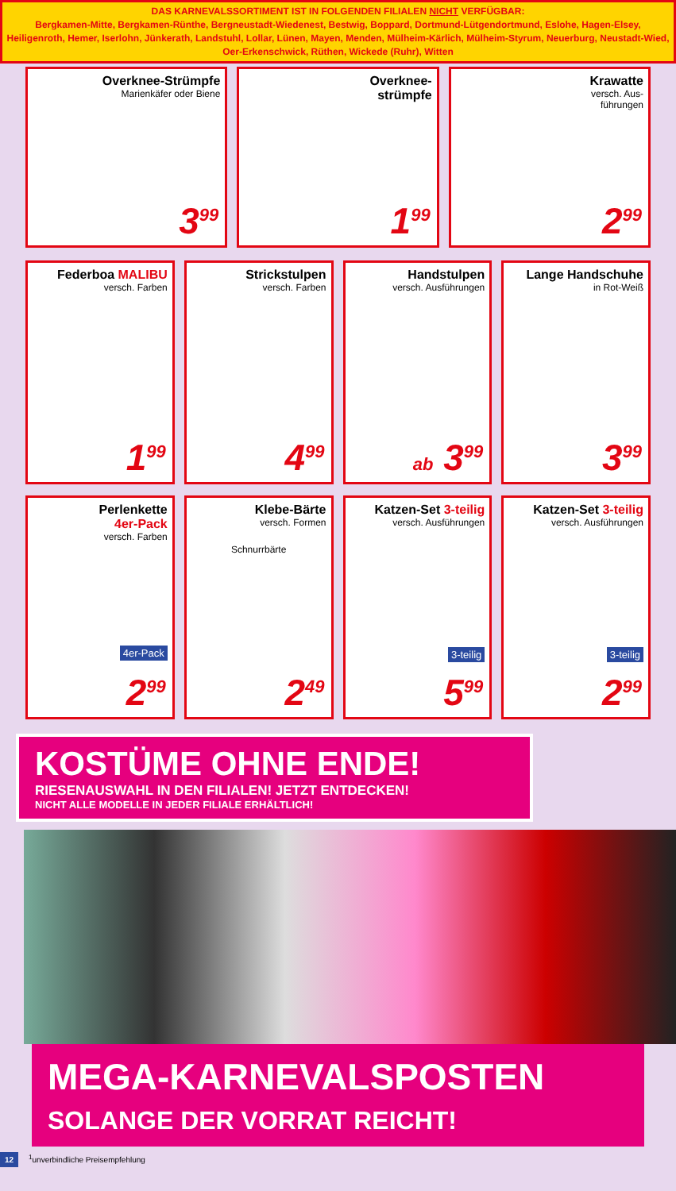DAS KARNEVALSSORTIMENT IST IN FOLGENDEN FILIALEN NICHT VERFÜGBAR:
Bergkamen-Mitte, Bergkamen-Rünthe, Bergneustadt-Wiedenest, Bestwig, Boppard, Dortmund-Lütgendortmund, Eslohe, Hagen-Elsey, Heiligenroth, Hemer, Iserlohn, Jünkerath, Landstuhl, Lollar, Lünen, Mayen, Menden, Mülheim-Kärlich, Mülheim-Styrum, Neuerburg, Neustadt-Wied, Oer-Erkenschwick, Rüthen, Wickede (Ruhr), Witten
Overknee-Strümpfe
Marienkäfer oder Biene
3<sup>99</sup>
Overknee-
strümpfe
1<sup>99</sup>
Krawatte
versch. Aus-
führungen
2<sup>99</sup>
Federboa MALIBU
versch. Farben
1<sup>99</sup>
Strickstulpen
versch. Farben
4<sup>99</sup>
Handstulpen
versch. Ausführungen
ab 3<sup>99</sup>
Lange Handschuhe
in Rot-Weiß
3<sup>99</sup>
Perlenkette
4er-Pack
versch. Farben
4er-Pack
2<sup>99</sup>
Klebe-Bärte
versch. Formen
Schnurrbärte
2<sup>49</sup>
Katzen-Set 3-teilig
versch. Ausführungen
3-teilig
5<sup>99</sup>
Katzen-Set 3-teilig
versch. Ausführungen
3-teilig
2<sup>99</sup>
KOSTÜME OHNE ENDE!
RIESENAUSWAHL IN DEN FILIALEN! JETZT ENTDECKEN!
NICHT ALLE MODELLE IN JEDER FILIALE ERHÄLTLICH!
MEGA-KARNEVALSPOSTEN
SOLANGE DER VORRAT REICHT!
12 <sup>1</sup>unverbindliche Preisempfehlung